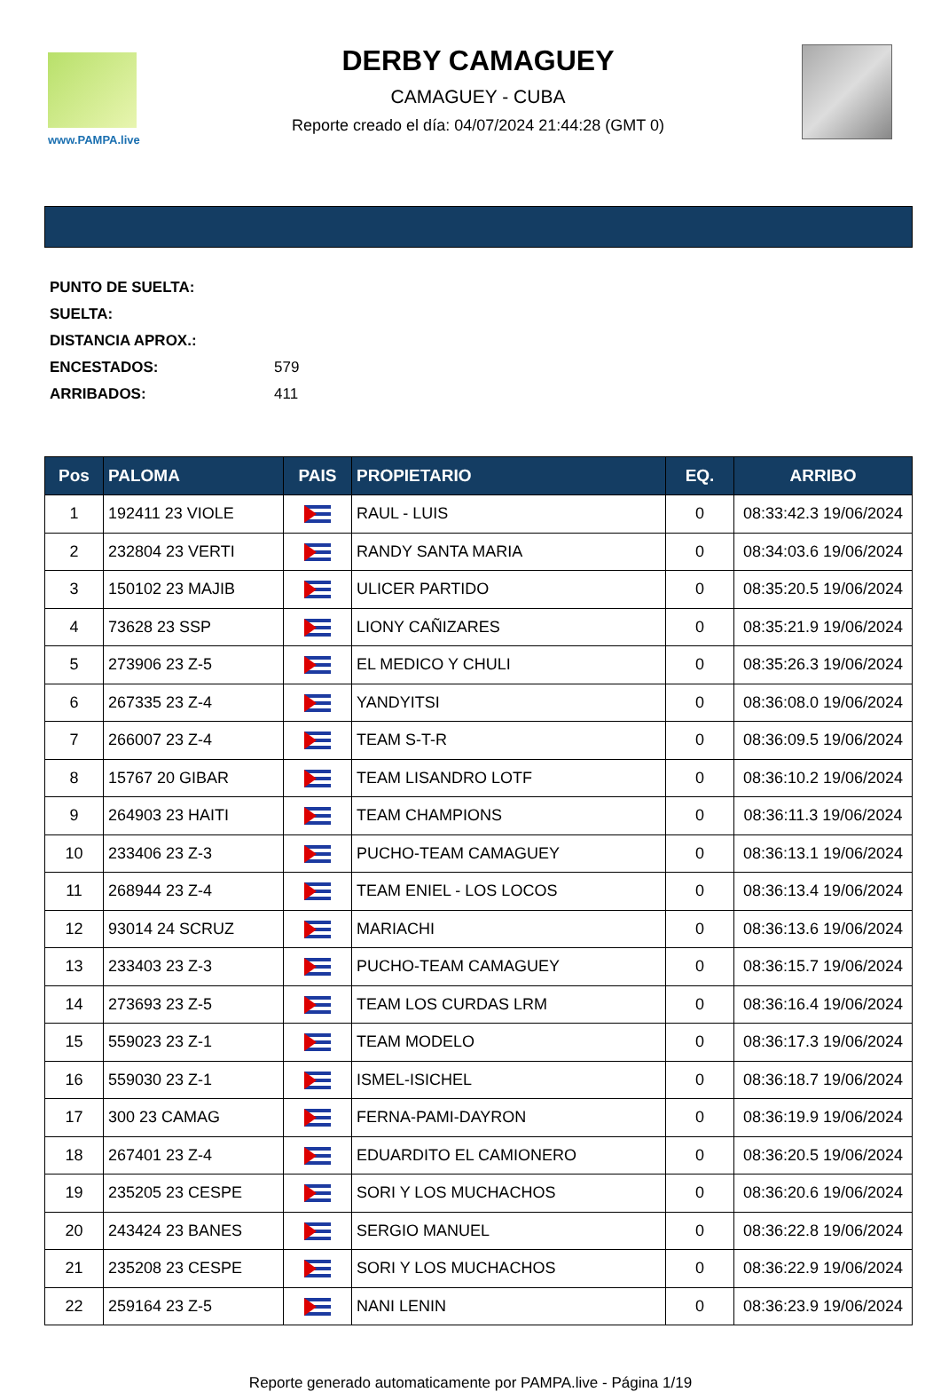www.PAMPA.live
DERBY CAMAGUEY
CAMAGUEY - CUBA
Reporte creado el día: 04/07/2024 21:44:28 (GMT 0)
PUNTO DE SUELTA:
SUELTA:
DISTANCIA APROX.:
ENCESTADOS: 579
ARRIBADOS: 411
| Pos | PALOMA | PAIS | PROPIETARIO | EQ. | ARRIBO |
| --- | --- | --- | --- | --- | --- |
| 1 | 192411 23 VIOLE | | RAUL - LUIS | 0 | 08:33:42.3 19/06/2024 |
| 2 | 232804 23 VERTI | | RANDY SANTA MARIA | 0 | 08:34:03.6 19/06/2024 |
| 3 | 150102 23 MAJIB | | ULICER PARTIDO | 0 | 08:35:20.5 19/06/2024 |
| 4 | 73628 23 SSP | | LIONY CAÑIZARES | 0 | 08:35:21.9 19/06/2024 |
| 5 | 273906 23 Z-5 | | EL MEDICO Y CHULI | 0 | 08:35:26.3 19/06/2024 |
| 6 | 267335 23 Z-4 | | YANDYITSI | 0 | 08:36:08.0 19/06/2024 |
| 7 | 266007 23 Z-4 | | TEAM S-T-R | 0 | 08:36:09.5 19/06/2024 |
| 8 | 15767 20 GIBAR | | TEAM LISANDRO LOTF | 0 | 08:36:10.2 19/06/2024 |
| 9 | 264903 23 HAITI | | TEAM CHAMPIONS | 0 | 08:36:11.3 19/06/2024 |
| 10 | 233406 23 Z-3 | | PUCHO-TEAM CAMAGUEY | 0 | 08:36:13.1 19/06/2024 |
| 11 | 268944 23 Z-4 | | TEAM ENIEL - LOS LOCOS | 0 | 08:36:13.4 19/06/2024 |
| 12 | 93014 24 SCRUZ | | MARIACHI | 0 | 08:36:13.6 19/06/2024 |
| 13 | 233403 23 Z-3 | | PUCHO-TEAM CAMAGUEY | 0 | 08:36:15.7 19/06/2024 |
| 14 | 273693 23 Z-5 | | TEAM LOS CURDAS LRM | 0 | 08:36:16.4 19/06/2024 |
| 15 | 559023 23 Z-1 | | TEAM MODELO | 0 | 08:36:17.3 19/06/2024 |
| 16 | 559030 23 Z-1 | | ISMEL-ISICHEL | 0 | 08:36:18.7 19/06/2024 |
| 17 | 300 23 CAMAG | | FERNA-PAMI-DAYRON | 0 | 08:36:19.9 19/06/2024 |
| 18 | 267401 23 Z-4 | | EDUARDITO EL CAMIONERO | 0 | 08:36:20.5 19/06/2024 |
| 19 | 235205 23 CESPE | | SORI Y LOS MUCHACHOS | 0 | 08:36:20.6 19/06/2024 |
| 20 | 243424 23 BANES | | SERGIO MANUEL | 0 | 08:36:22.8 19/06/2024 |
| 21 | 235208 23 CESPE | | SORI Y LOS MUCHACHOS | 0 | 08:36:22.9 19/06/2024 |
| 22 | 259164 23 Z-5 | | NANI LENIN | 0 | 08:36:23.9 19/06/2024 |
Reporte generado automaticamente por PAMPA.live - Página 1/19